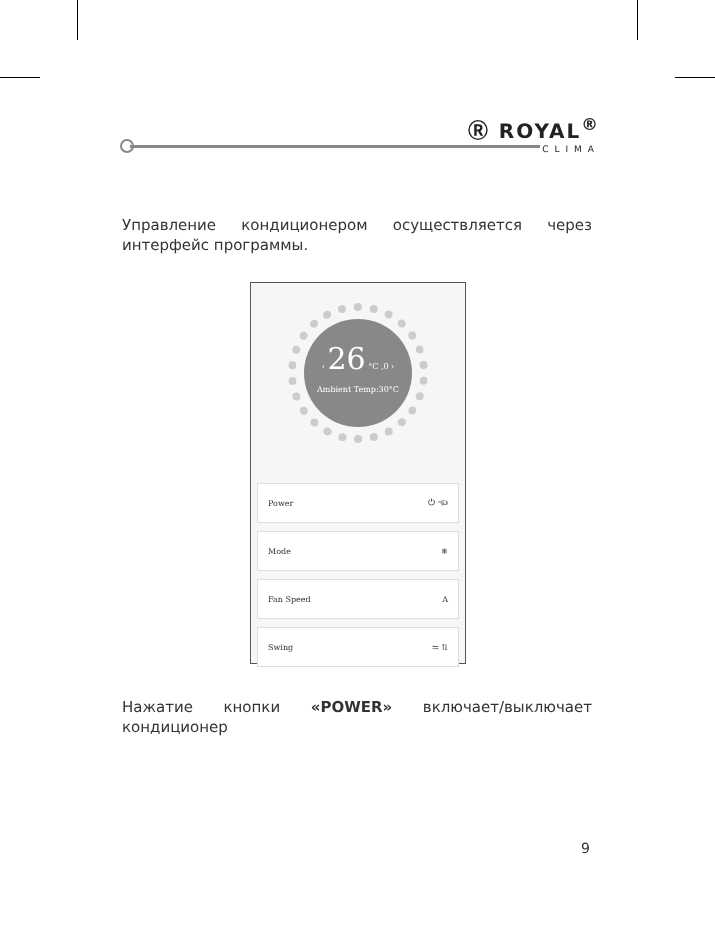Ⓡ ROYAL<sup>®</sup>
CLIMA
Управление кондиционером осуществляется через интерфейс программы.
‹ 26 °C ,0 ›
Ambient Temp:30°C
Power ⏻ ☜
Mode ❄
Fan Speed A
Swing ⇋ ⇅
Нажатие кнопки «POWER» включает/выключает кондиционер
9